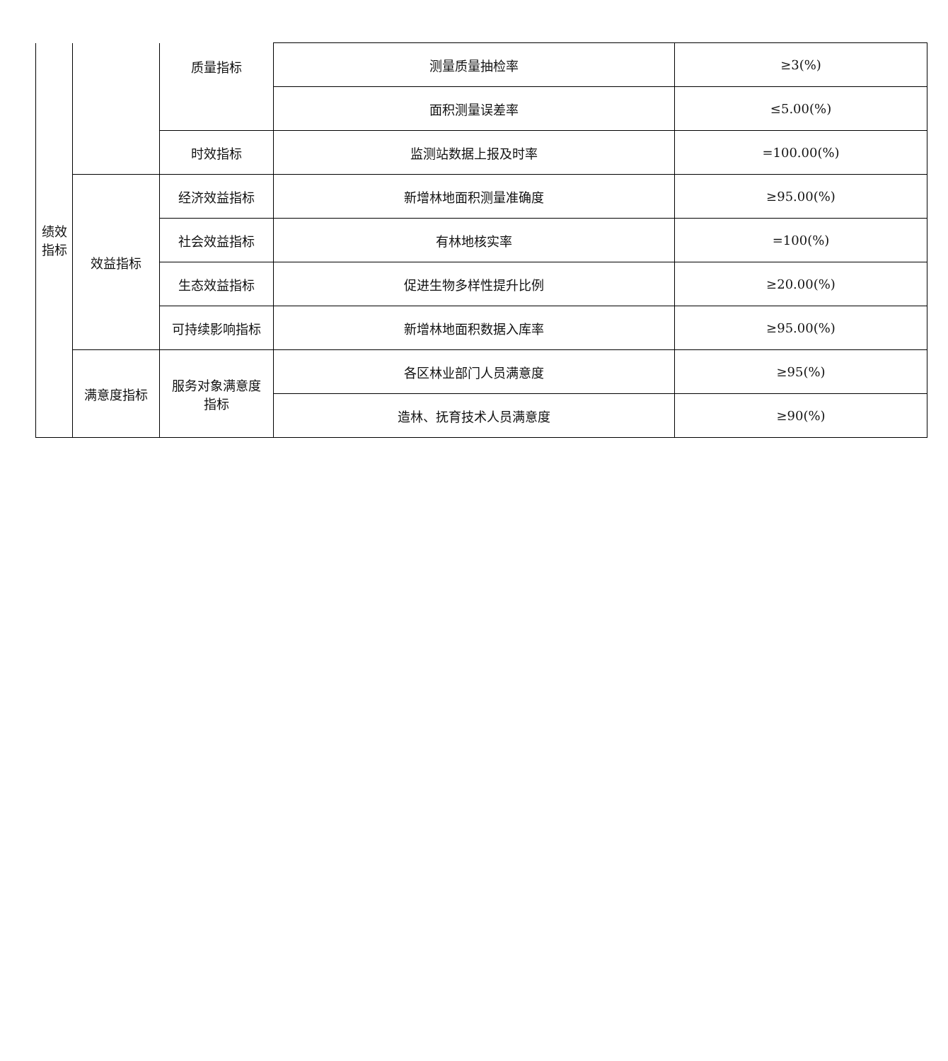| 绩效 指标 | | 质量指标 | 测量质量抽检率 | ≥3(%) |
| | | | 面积测量误差率 | ≤5.00(%) |
| | | 时效指标 | 监测站数据上报及时率 | =100.00(%) |
| | 效益指标 | 经济效益指标 | 新增林地面积测量准确度 | ≥95.00(%) |
| | | 社会效益指标 | 有林地核实率 | =100(%) |
| | | 生态效益指标 | 促进生物多样性提升比例 | ≥20.00(%) |
| | | 可持续影响指标 | 新增林地面积数据入库率 | ≥95.00(%) |
| | 满意度指标 | 服务对象满意度 指标 | 各区林业部门人员满意度 | ≥95(%) |
| | | | 造林、抚育技术人员满意度 | ≥90(%) |